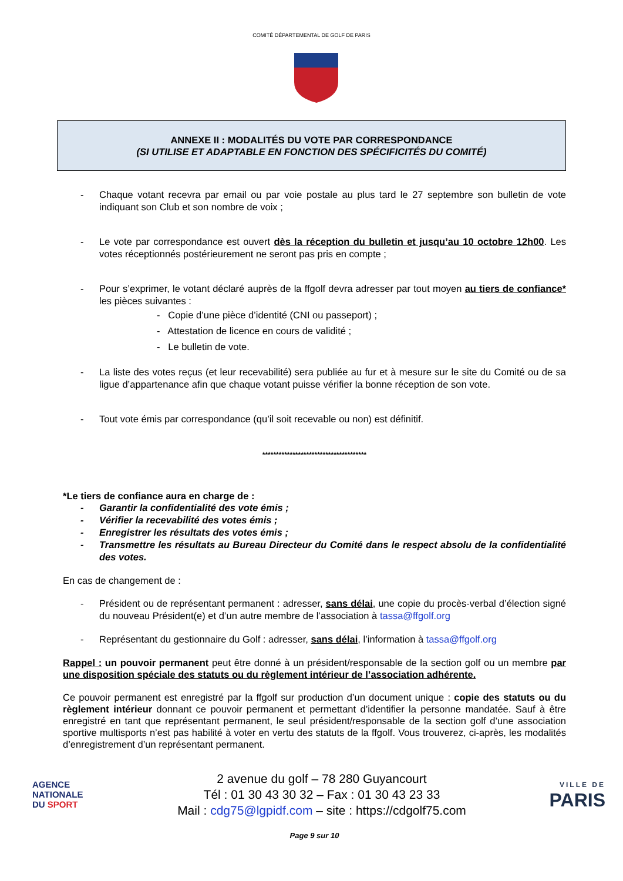COMITÉ DÉPARTEMENTAL DE GOLF DE PARIS
ANNEXE II : MODALITÉS DU VOTE PAR CORRESPONDANCE
(SI UTILISE ET ADAPTABLE EN FONCTION DES SPÉCIFICITÉS DU COMITÉ)
- Chaque votant recevra par email ou par voie postale au plus tard le 27 septembre son bulletin de vote indiquant son Club et son nombre de voix ;
- Le vote par correspondance est ouvert dès la réception du bulletin et jusqu’au 10 octobre 12h00. Les votes réceptionnés postérieurement ne seront pas pris en compte ;
- Pour s’exprimer, le votant déclaré auprès de la ffgolf devra adresser par tout moyen au tiers de confiance* les pièces suivantes :
- Copie d’une pièce d’identité (CNI ou passeport) ;
- Attestation de licence en cours de validité ;
- Le bulletin de vote.
- La liste des votes reçus (et leur recevabilité) sera publiée au fur et à mesure sur le site du Comité ou de sa ligue d’appartenance afin que chaque votant puisse vérifier la bonne réception de son vote.
- Tout vote émis par correspondance (qu’il soit recevable ou non) est définitif.
**************************************
*Le tiers de confiance aura en charge de :
- Garantir la confidentialité des vote émis ;
- Vérifier la recevabilité des votes émis ;
- Enregistrer les résultats des votes émis ;
- Transmettre les résultats au Bureau Directeur du Comité dans le respect absolu de la confidentialité des votes.
En cas de changement de :
- Président ou de représentant permanent : adresser, sans délai, une copie du procès-verbal d’élection signé du nouveau Président(e) et d’un autre membre de l’association à tassa@ffgolf.org
- Représentant du gestionnaire du Golf : adresser, sans délai, l’information à tassa@ffgolf.org
Rappel : un pouvoir permanent peut être donné à un président/responsable de la section golf ou un membre par une disposition spéciale des statuts ou du règlement intérieur de l’association adhérente.
Ce pouvoir permanent est enregistré par la ffgolf sur production d’un document unique : copie des statuts ou du règlement intérieur donnant ce pouvoir permanent et permettant d’identifier la personne mandatée. Sauf à être enregistré en tant que représentant permanent, le seul président/responsable de la section golf d’une association sportive multisports n’est pas habilité à voter en vertu des statuts de la ffgolf. Vous trouverez, ci-après, les modalités d’enregistrement d’un représentant permanent.
AGENCE
NATIONALE
DU SPORT
2 avenue du golf – 78 280 Guyancourt
Tél : 01 30 43 30 32 – Fax : 01 30 43 23 33
Mail : cdg75@lgpidf.com – site : https://cdgolf75.com
VILLE DE
PARIS
Page 9 sur 10